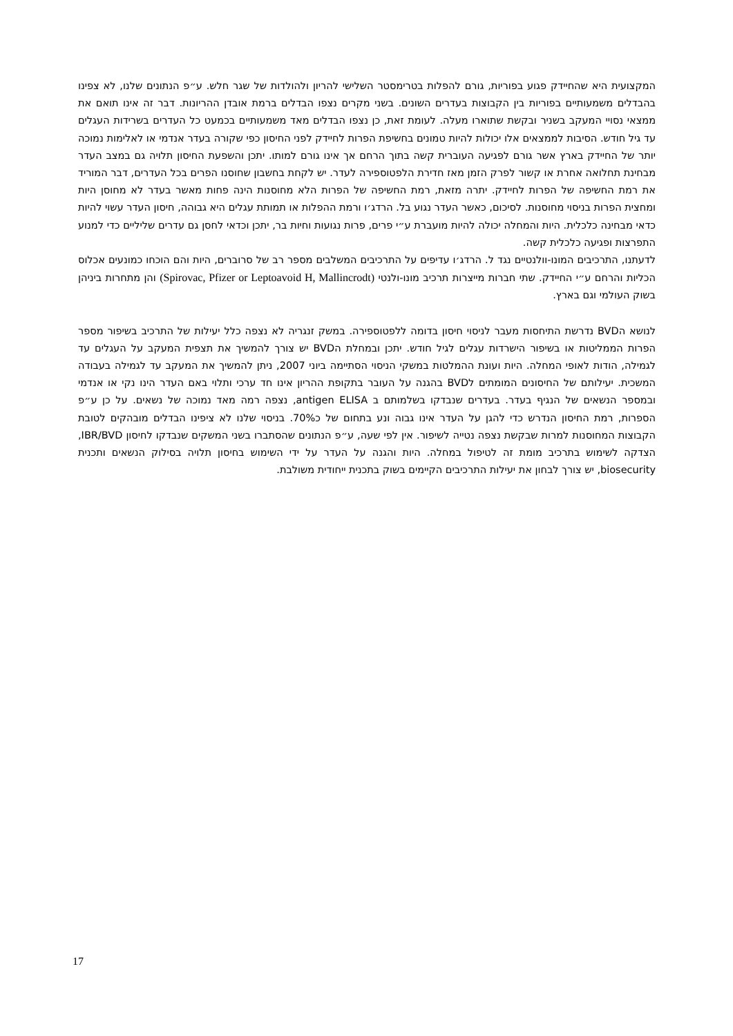המקצועית היא שהחיידק פגוע בפוריות, גורם להפלות בטרימסטר השלישי להריון ולהולדות של שגר חלש. ע״פ הנתונים שלנו, לא צפינו בהבדלים משמעותיים בפוריות בין הקבוצות בעדרים השונים. בשני מקרים נצפו הבדלים ברמת אובדן ההריונות. דבר זה אינו תואם את ממצאי נסויי המעקב בשניר ובקשת שתוארו מעלה. לעומת זאת, כן נצפו הבדלים מאד משמעותיים בכמעט כל העדרים בשרידות העגלים עד גיל חודש. הסיבות לממצאים אלו יכולות להיות טמונים בחשיפת הפרות לחיידק לפני החיסון כפי שקורה בעדר אנדמי או לאלימות נמוכה יותר של החיידק בארץ אשר גורם לפגיעה העוברית קשה בתוך הרחם אך אינו גורם למותו. יתכן והשפעת החיסון תלויה גם במצב העדר מבחינת תחלואה אחרת או קשור לפרק הזמן מאז חדירת הלפטוספירה לעדר. יש לקחת בחשבון שחוסנו הפרים בכל העדרים, דבר המוריד את רמת החשיפה של הפרות לחיידק. יתרה מזאת, רמת החשיפה של הפרות הלא מחוסנות הינה פחות מאשר בעדר לא מחוסן היות ומחצית הפרות בניסוי מחוסנות. לסיכום, כאשר העדר נגוע בל. הרדג׳ו ורמת ההפלות או תמותת עגלים היא גבוהה, חיסון העדר עשוי להיות כדאי מבחינה כלכלית. היות והמחלה יכולה להיות מועברת ע״י פרים, פרות נגועות וחיות בר, יתכן וכדאי לחסן גם עדרים שליליים כדי למנוע התפרצות ופגיעה כלכלית קשה.
לדעתנו, התרכיבים המונו-וולנטיים נגד ל. הרדג׳ו עדיפים על התרכיבים המשלבים מספר רב של סרוברים, היות והם הוכחו כמונעים אכלוס הכליות והרחם ע״י החיידק. שתי חברות מייצרות תרכיב מונו-ולנטי (Spirovac, Pfizer or Leptoavoid H, Mallincrodt) והן מתחרות ביניהן בשוק העולמי וגם בארץ.
לנושא הBVD נדרשת התיחסות מעבר לניסוי חיסון בדומה ללפטוספירה. במשק זנגריה לא נצפה כלל יעילות של התרכיב בשיפור מספר הפרות הממליטות או בשיפור הישרדות עגלים לגיל חודש. יתכן ובמחלת הBVD יש צורך להמשיך את תצפית המעקב על העגלים עד לגמילה, הודות לאופי המחלה. היות ועונת ההמלטות במשקי הניסוי הסתיימה ביוני 2007, ניתן להמשיך את המעקב עד לגמילה בעבודה המשכית. יעילותם של החיסונים המומתים לBVD בהגנה על העובר בתקופת ההריון אינו חד ערכי ותלוי באם העדר הינו נקי או אנדמי ובמספר הנשאים של הנגיף בעדר. בעדרים שנבדקו בשלמותם ב antigen ELISA, נצפה רמה מאד נמוכה של נשאים. על כן ע״פ הספרות, רמת החיסון הנדרש כדי להגן על העדר אינו גבוה ונע בתחום של כ70%. בניסוי שלנו לא ציפינו הבדלים מובהקים לטובת הקבוצות המחוסנות למרות שבקשת נצפה נטייה לשיפור. אין לפי שעה, ע״פ הנתונים שהסתברו בשני המשקים שנבדקו לחיסון IBR/BVD, הצדקה לשימוש בתרכיב מומת זה לטיפול במחלה. היות והגנה על העדר על ידי השימוש בחיסון תלויה בסילוק הנשאים ותכנית biosecurity, יש צורך לבחון את יעילות התרכיבים הקיימים בשוק בתכנית ייחודית משולבת.
17